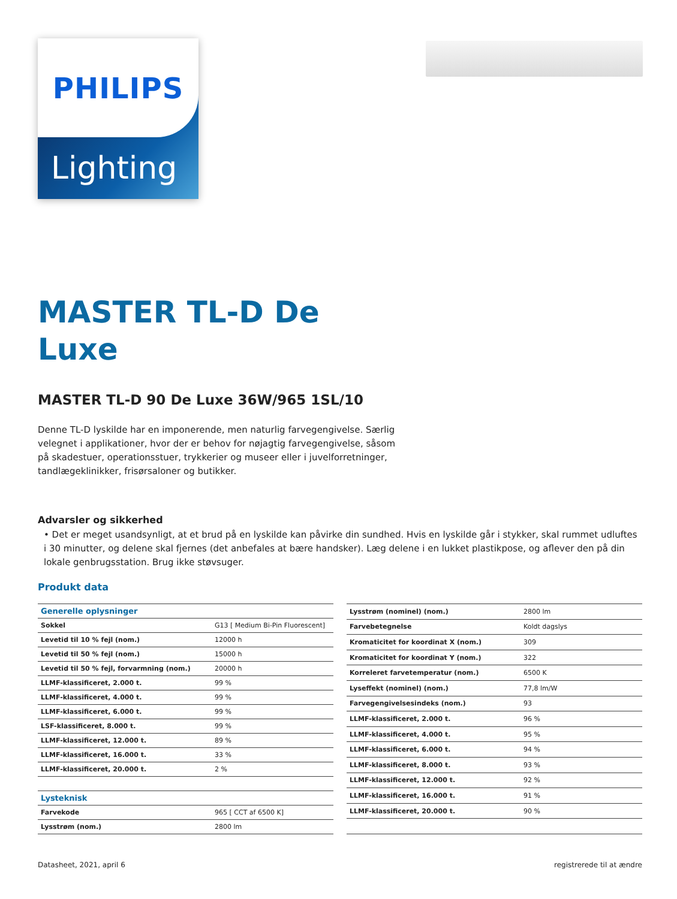PHILIPS
Lighting
MASTER TL-D De
Luxe
MASTER TL-D 90 De Luxe 36W/965 1SL/10
Denne TL-D lyskilde har en imponerende, men naturlig farvegengivelse. Særlig velegnet i applikationer, hvor der er behov for nøjagtig farvegengivelse, såsom på skadestuer, operationsstuer, trykkerier og museer eller i juvelforretninger, tandlægeklinikker, frisørsaloner og butikker.
Advarsler og sikkerhed
• Det er meget usandsynligt, at et brud på en lyskilde kan påvirke din sundhed. Hvis en lyskilde går i stykker, skal rummet udluftes i 30 minutter, og delene skal fjernes (det anbefales at bære handsker). Læg delene i en lukket plastikpose, og aflever den på din lokale genbrugsstation. Brug ikke støvsuger.
Produkt data
| Generelle oplysninger | |
| --- | --- |
| Sokkel | G13 [ Medium Bi-Pin Fluorescent] |
| Levetid til 10 % fejl (nom.) | 12000 h |
| Levetid til 50 % fejl (nom.) | 15000 h |
| Levetid til 50 % fejl, forvarmning (nom.) | 20000 h |
| LLMF-klassificeret, 2.000 t. | 99 % |
| LLMF-klassificeret, 4.000 t. | 99 % |
| LLMF-klassificeret, 6.000 t. | 99 % |
| LSF-klassificeret, 8.000 t. | 99 % |
| LLMF-klassificeret, 12.000 t. | 89 % |
| LLMF-klassificeret, 16.000 t. | 33 % |
| LLMF-klassificeret, 20.000 t. | 2 % |
| Lysteknisk | |
| Farvekode | 965 [ CCT af 6500 K] |
| Lysstrøm (nom.) | 2800 lm |
| Lysstrøm (nominel) (nom.) | 2800 lm |
| Farvebetegnelse | Koldt dagslys |
| Kromaticitet for koordinat X (nom.) | 309 |
| Kromaticitet for koordinat Y (nom.) | 322 |
| Korreleret farvetemperatur (nom.) | 6500 K |
| Lyseffekt (nominel) (nom.) | 77,8 lm/W |
| Farvegengivelsesindeks (nom.) | 93 |
| LLMF-klassificeret, 2.000 t. | 96 % |
| LLMF-klassificeret, 4.000 t. | 95 % |
| LLMF-klassificeret, 6.000 t. | 94 % |
| LLMF-klassificeret, 8.000 t. | 93 % |
| LLMF-klassificeret, 12.000 t. | 92 % |
| LLMF-klassificeret, 16.000 t. | 91 % |
| LLMF-klassificeret, 20.000 t. | 90 % |
Datasheet, 2021, april 6 registrerede til at ændre